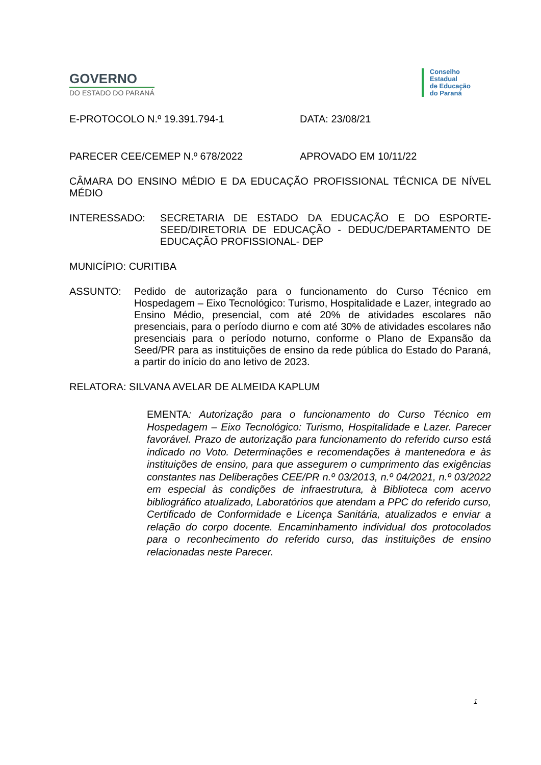GOVERNO
DO ESTADO DO PARANÁ
Conselho
Estadual
de Educação
do Paraná
E-PROTOCOLO N.º 19.391.794-1 DATA: 23/08/21
PARECER CEE/CEMEP N.º 678/2022 APROVADO EM 10/11/22
CÂMARA DO ENSINO MÉDIO E DA EDUCAÇÃO PROFISSIONAL TÉCNICA DE NÍVEL MÉDIO
INTERESSADO: SECRETARIA DE ESTADO DA EDUCAÇÃO E DO ESPORTE-SEED/DIRETORIA DE EDUCAÇÃO - DEDUC/DEPARTAMENTO DE EDUCAÇÃO PROFISSIONAL- DEP
MUNICÍPIO: CURITIBA
ASSUNTO: Pedido de autorização para o funcionamento do Curso Técnico em Hospedagem – Eixo Tecnológico: Turismo, Hospitalidade e Lazer, integrado ao Ensino Médio, presencial, com até 20% de atividades escolares não presenciais, para o período diurno e com até 30% de atividades escolares não presenciais para o período noturno, conforme o Plano de Expansão da Seed/PR para as instituições de ensino da rede pública do Estado do Paraná, a partir do início do ano letivo de 2023.
RELATORA: SILVANA AVELAR DE ALMEIDA KAPLUM
EMENTA: Autorização para o funcionamento do Curso Técnico em Hospedagem – Eixo Tecnológico: Turismo, Hospitalidade e Lazer. Parecer favorável. Prazo de autorização para funcionamento do referido curso está indicado no Voto. Determinações e recomendações à mantenedora e às instituições de ensino, para que assegurem o cumprimento das exigências constantes nas Deliberações CEE/PR n.º 03/2013, n.º 04/2021, n.º 03/2022 em especial às condições de infraestrutura, à Biblioteca com acervo bibliográfico atualizado, Laboratórios que atendam a PPC do referido curso, Certificado de Conformidade e Licença Sanitária, atualizados e enviar a relação do corpo docente. Encaminhamento individual dos protocolados para o reconhecimento do referido curso, das instituições de ensino relacionadas neste Parecer.
1